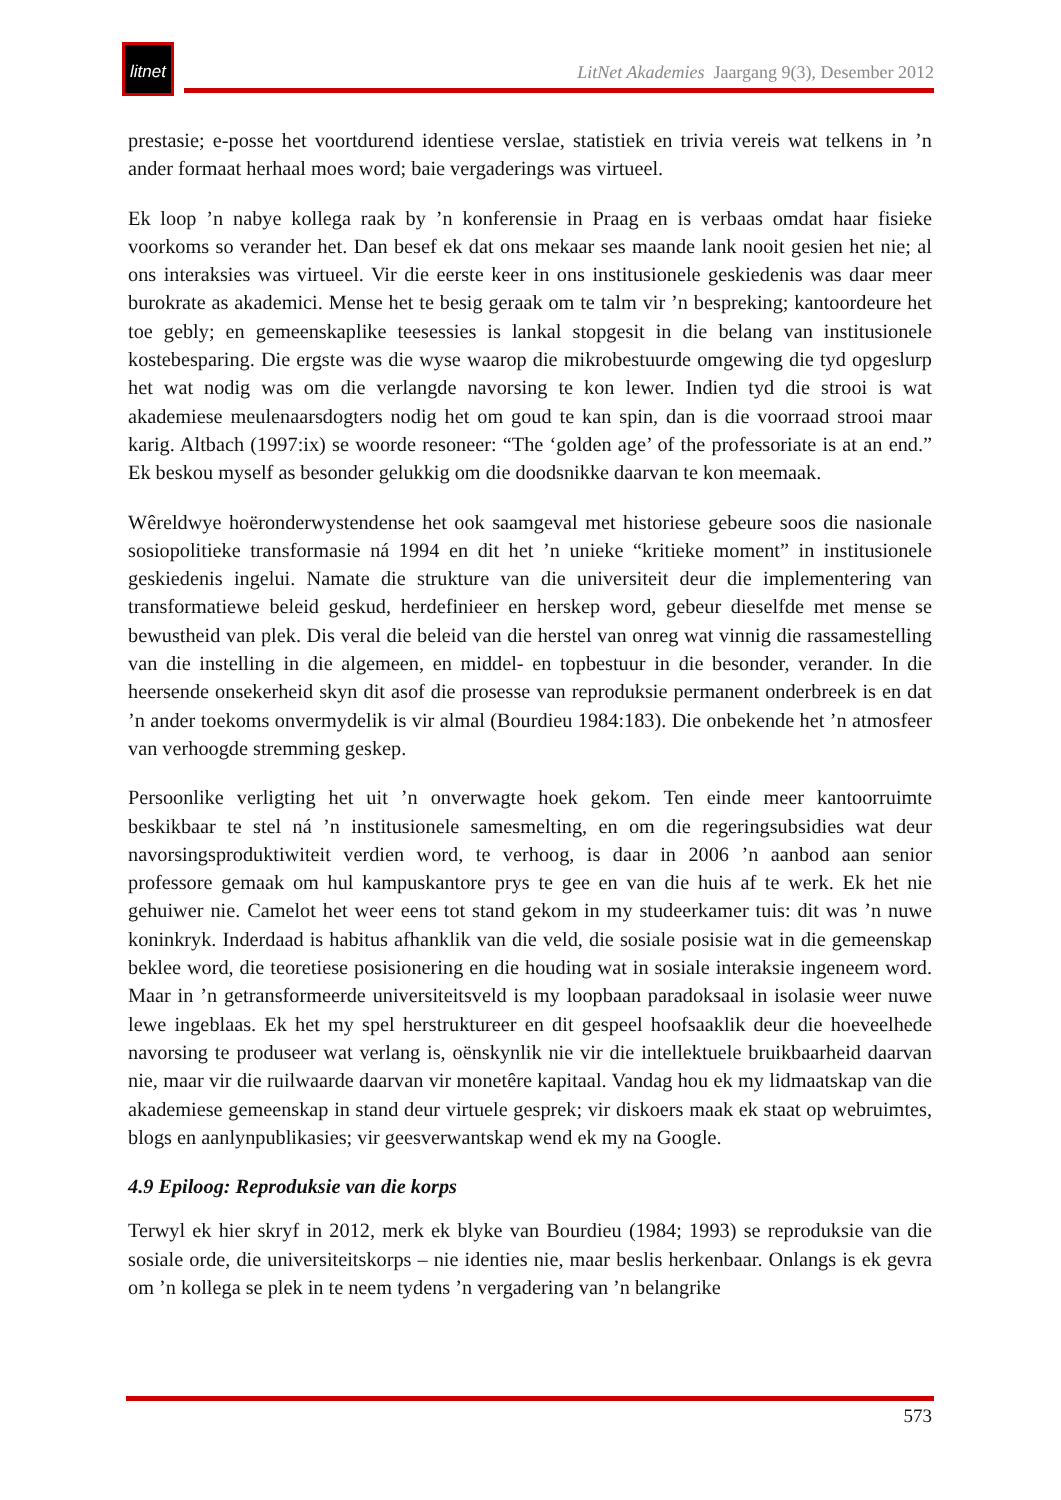litnet
LitNet Akademies Jaargang 9(3), Desember 2012
prestasie; e-posse het voortdurend identiese verslae, statistiek en trivia vereis wat telkens in ’n ander formaat herhaal moes word; baie vergaderings was virtueel.
Ek loop ’n nabye kollega raak by ’n konferensie in Praag en is verbaas omdat haar fisieke voorkoms so verander het. Dan besef ek dat ons mekaar ses maande lank nooit gesien het nie; al ons interaksies was virtueel. Vir die eerste keer in ons institusionele geskiedenis was daar meer burokrate as akademici. Mense het te besig geraak om te talm vir ’n bespreking; kantoordeure het toe gebly; en gemeenskaplike teesessies is lankal stopgesit in die belang van institusionele kostebesparing. Die ergste was die wyse waarop die mikrobestuurde omgewing die tyd opgeslurp het wat nodig was om die verlangde navorsing te kon lewer. Indien tyd die strooi is wat akademiese meulenaarsdogters nodig het om goud te kan spin, dan is die voorraad strooi maar karig. Altbach (1997:ix) se woorde resoneer: “The ‘golden age’ of the professoriate is at an end.” Ek beskou myself as besonder gelukkig om die doodsnikke daarvan te kon meemaak.
Wêreldwye hoëronderwystendense het ook saamgeval met historiese gebeure soos die nasionale sosiopolitieke transformasie ná 1994 en dit het ’n unieke “kritieke moment” in institusionele geskiedenis ingelui. Namate die strukture van die universiteit deur die implementering van transformatiewe beleid geskud, herdefinieer en herskep word, gebeur dieselfde met mense se bewustheid van plek. Dis veral die beleid van die herstel van onreg wat vinnig die rassamestelling van die instelling in die algemeen, en middel- en topbestuur in die besonder, verander. In die heersende onsekerheid skyn dit asof die prosesse van reproduksie permanent onderbreek is en dat ’n ander toekoms onvermydelik is vir almal (Bourdieu 1984:183). Die onbekende het ’n atmosfeer van verhoogde stremming geskep.
Persoonlike verligting het uit ’n onverwagte hoek gekom. Ten einde meer kantoorruimte beskikbaar te stel ná ’n institusionele samesmelting, en om die regeringsubsidies wat deur navorsingsproduktiwiteit verdien word, te verhoog, is daar in 2006 ’n aanbod aan senior professore gemaak om hul kampuskantore prys te gee en van die huis af te werk. Ek het nie gehuiwer nie. Camelot het weer eens tot stand gekom in my studeerkamer tuis: dit was ’n nuwe koninkryk. Inderdaad is habitus afhanklik van die veld, die sosiale posisie wat in die gemeenskap beklee word, die teoretiese posisionering en die houding wat in sosiale interaksie ingeneem word. Maar in ’n getransformeerde universiteitsveld is my loopbaan paradoksaal in isolasie weer nuwe lewe ingeblaas. Ek het my spel herstruktureer en dit gespeel hoofsaaklik deur die hoeveelhede navorsing te produseer wat verlang is, oënskynlik nie vir die intellektuele bruikbaarheid daarvan nie, maar vir die ruilwaarde daarvan vir monetêre kapitaal. Vandag hou ek my lidmaatskap van die akademiese gemeenskap in stand deur virtuele gesprek; vir diskoers maak ek staat op webruimtes, blogs en aanlynpublikasies; vir geesverwantskap wend ek my na Google.
4.9 Epiloog: Reproduksie van die korps
Terwyl ek hier skryf in 2012, merk ek blyke van Bourdieu (1984; 1993) se reproduksie van die sosiale orde, die universiteitskorps – nie identies nie, maar beslis herkenbaar. Onlangs is ek gevra om ’n kollega se plek in te neem tydens ’n vergadering van ’n belangrike
573